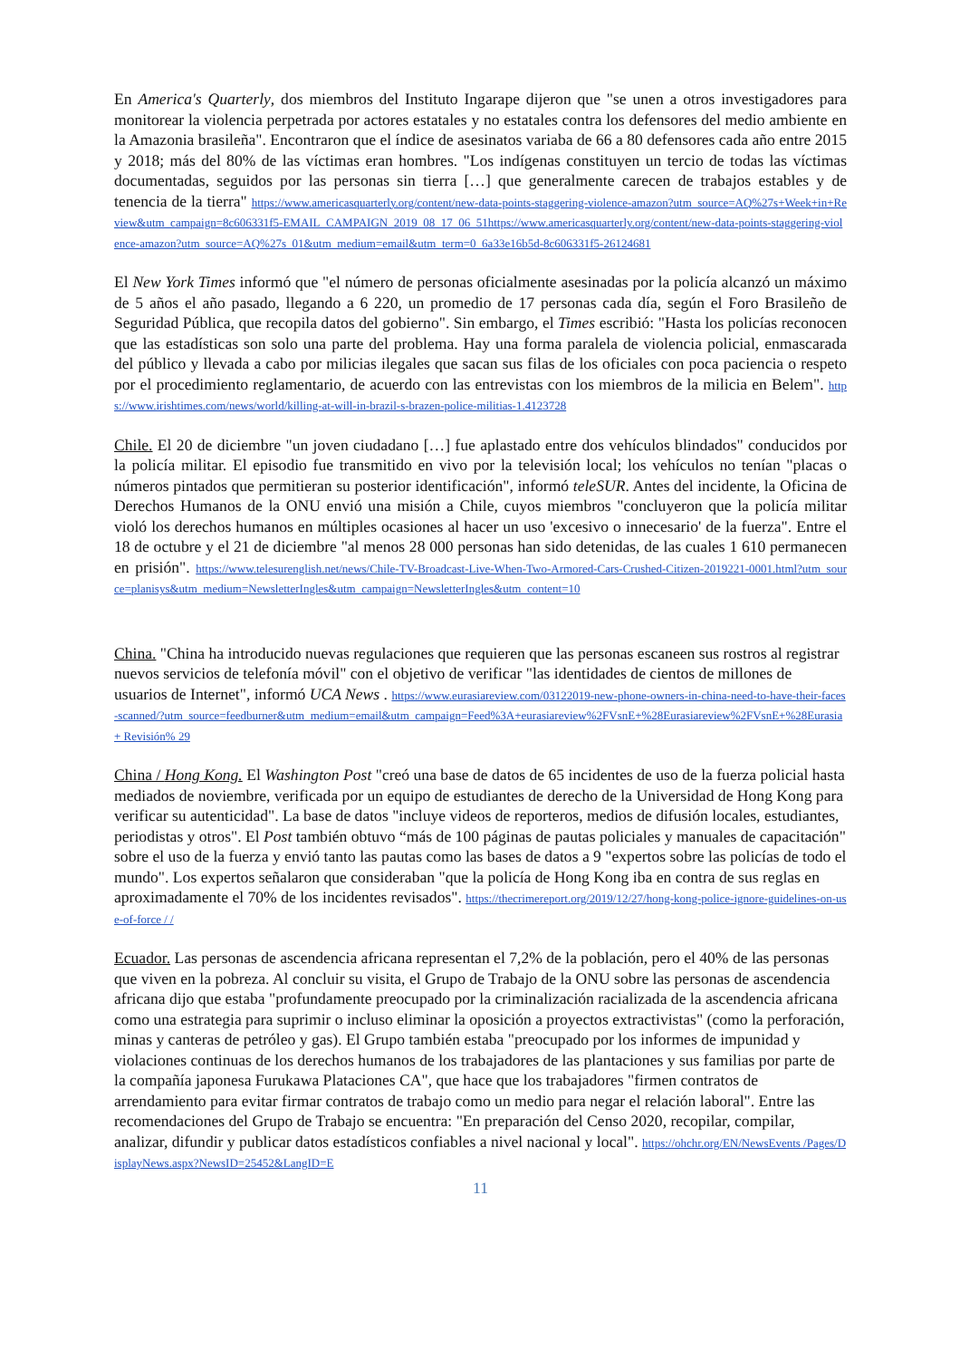En America's Quarterly, dos miembros del Instituto Ingarape dijeron que "se unen a otros investigadores para monitorear la violencia perpetrada por actores estatales y no estatales contra los defensores del medio ambiente en la Amazonia brasileña". Encontraron que el índice de asesinatos variaba de 66 a 80 defensores cada año entre 2015 y 2018; más del 80% de las víctimas eran hombres. "Los indígenas constituyen un tercio de todas las víctimas documentadas, seguidos por las personas sin tierra […] que generalmente carecen de trabajos estables y de tenencia de la tierra" https://www.americasquarterly.org/content/new-data-points-staggering-violence-amazon?utm_source=AQ%27s+Week+in+Review&utm_campaign=8c606331f5-EMAIL_CAMPAIGN_2019_08_17_06_51https://www.americasquarterly.org/content/new-data-points-staggering-violence-amazon?utm_source=AQ%27s_01&utm_medium=email&utm_term=0_6a33e16b5d-8c606331f5-26124681
El New York Times informó que "el número de personas oficialmente asesinadas por la policía alcanzó un máximo de 5 años el año pasado, llegando a 6 220, un promedio de 17 personas cada día, según el Foro Brasileño de Seguridad Pública, que recopila datos del gobierno". Sin embargo, el Times escribió: "Hasta los policías reconocen que las estadísticas son solo una parte del problema. Hay una forma paralela de violencia policial, enmascarada del público y llevada a cabo por milicias ilegales que sacan sus filas de los oficiales con poca paciencia o respeto por el procedimiento reglamentario, de acuerdo con las entrevistas con los miembros de la milicia en Belem". https://www.irishtimes.com/news/world/killing-at-will-in-brazil-s-brazen-police-militias-1.4123728
Chile. El 20 de diciembre "un joven ciudadano […] fue aplastado entre dos vehículos blindados" conducidos por la policía militar. El episodio fue transmitido en vivo por la televisión local; los vehículos no tenían "placas o números pintados que permitieran su posterior identificación", informó teleSUR. Antes del incidente, la Oficina de Derechos Humanos de la ONU envió una misión a Chile, cuyos miembros "concluyeron que la policía militar violó los derechos humanos en múltiples ocasiones al hacer un uso 'excesivo o innecesario' de la fuerza". Entre el 18 de octubre y el 21 de diciembre "al menos 28 000 personas han sido detenidas, de las cuales 1 610 permanecen en prisión". https://www.telesurenglish.net/news/Chile-TV-Broadcast-Live-When-Two-Armored-Cars-Crushed-Citizen-2019221-0001.html?utm_source=planisys&utm_medium=NewsletterIngles&utm_campaign=NewsletterIngles&utm_content=10
China. "China ha introducido nuevas regulaciones que requieren que las personas escaneen sus rostros al registrar nuevos servicios de telefonía móvil" con el objetivo de verificar "las identidades de cientos de millones de usuarios de Internet", informó UCA News . https://www.eurasiareview.com/03122019-new-phone-owners-in-china-need-to-have-their-faces-scanned/?utm_source=feedburner&utm_medium=email&utm_campaign=Feed%3A+eurasiareview%2FVsnE+%28Eurasiareview%2FVsnE+%28Eurasia + Revisión% 29
China / Hong Kong. El Washington Post "creó una base de datos de 65 incidentes de uso de la fuerza policial hasta mediados de noviembre, verificada por un equipo de estudiantes de derecho de la Universidad de Hong Kong para verificar su autenticidad". La base de datos "incluye videos de reporteros, medios de difusión locales, estudiantes, periodistas y otros". El Post también obtuvo “más de 100 páginas de pautas policiales y manuales de capacitación" sobre el uso de la fuerza y envió tanto las pautas como las bases de datos a 9 "expertos sobre las policías de todo el mundo". Los expertos señalaron que consideraban "que la policía de Hong Kong iba en contra de sus reglas en aproximadamente el 70% de los incidentes revisados". https://thecrimereport.org/2019/12/27/hong-kong-police-ignore-guidelines-on-use-of-force / /
Ecuador. Las personas de ascendencia africana representan el 7,2% de la población, pero el 40% de las personas que viven en la pobreza. Al concluir su visita, el Grupo de Trabajo de la ONU sobre las personas de ascendencia africana dijo que estaba "profundamente preocupado por la criminalización racializada de la ascendencia africana como una estrategia para suprimir o incluso eliminar la oposición a proyectos extractivistas" (como la perforación, minas y canteras de petróleo y gas). El Grupo también estaba "preocupado por los informes de impunidad y violaciones continuas de los derechos humanos de los trabajadores de las plantaciones y sus familias por parte de la compañía japonesa Furukawa Plataciones CA", que hace que los trabajadores "firmen contratos de arrendamiento para evitar firmar contratos de trabajo como un medio para negar el relación laboral". Entre las recomendaciones del Grupo de Trabajo se encuentra: "En preparación del Censo 2020, recopilar, compilar, analizar, difundir y publicar datos estadísticos confiables a nivel nacional y local". https://ohchr.org/EN/NewsEvents /Pages/DisplayNews.aspx?NewsID=25452&LangID=E
11